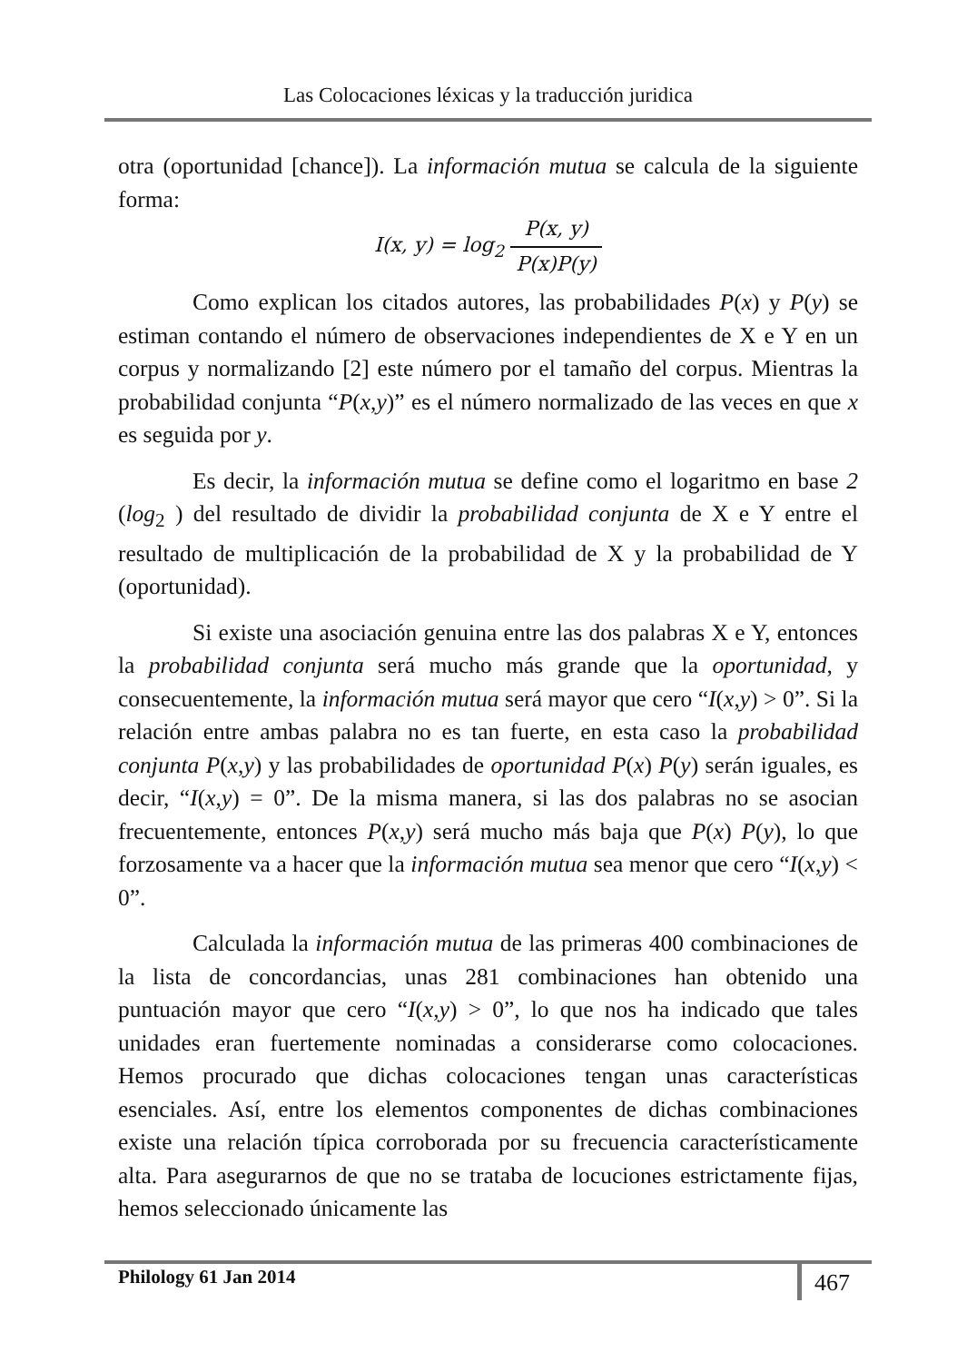Las Colocaciones léxicas y la traducción juridica
otra (oportunidad [chance]). La información mutua se calcula de la siguiente forma:
I(x, y) = log<sub>2</sub> P(x, y) P(x)P(y)
Como explican los citados autores, las probabilidades P(x) y P(y) se estiman contando el número de observaciones independientes de X e Y en un corpus y normalizando [2] este número por el tamaño del corpus. Mientras la probabilidad conjunta “P(x,y)” es el número normalizado de las veces en que x es seguida por y.
Es decir, la información mutua se define como el logaritmo en base 2 (log<sub>2</sub> ) del resultado de dividir la probabilidad conjunta de X e Y entre el resultado de multiplicación de la probabilidad de X y la probabilidad de Y (oportunidad).
Si existe una asociación genuina entre las dos palabras X e Y, entonces la probabilidad conjunta será mucho más grande que la oportunidad, y consecuentemente, la información mutua será mayor que cero “I(x,y) > 0”. Si la relación entre ambas palabra no es tan fuerte, en esta caso la probabilidad conjunta P(x,y) y las probabilidades de oportunidad P(x) P(y) serán iguales, es decir, “I(x,y) = 0”. De la misma manera, si las dos palabras no se asocian frecuentemente, entonces P(x,y) será mucho más baja que P(x) P(y), lo que forzosamente va a hacer que la información mutua sea menor que cero “I(x,y) < 0”.
Calculada la información mutua de las primeras 400 combinaciones de la lista de concordancias, unas 281 combinaciones han obtenido una puntuación mayor que cero “I(x,y) > 0”, lo que nos ha indicado que tales unidades eran fuertemente nominadas a considerarse como colocaciones. Hemos procurado que dichas colocaciones tengan unas características esenciales. Así, entre los elementos componentes de dichas combinaciones existe una relación típica corroborada por su frecuencia característicamente alta. Para asegurarnos de que no se trataba de locuciones estrictamente fijas, hemos seleccionado únicamente las
Philology 61 Jan 2014 467